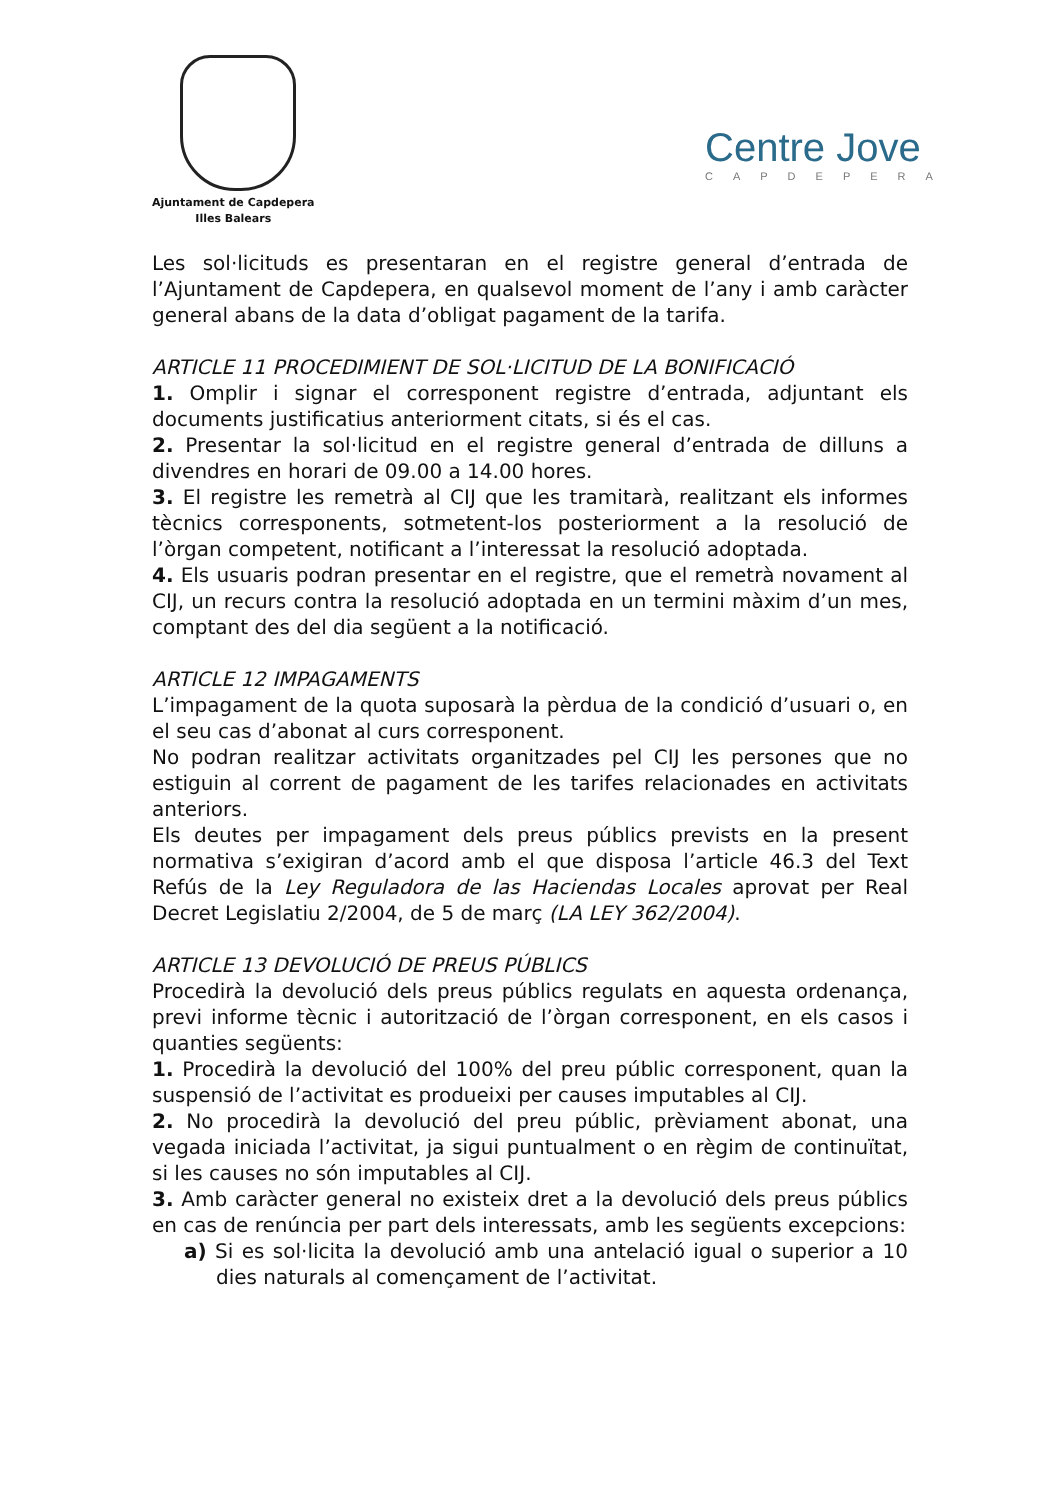Ajuntament de Capdepera
Illes Balears
Centre Jove
CAPDEPERA
Les sol·licituds es presentaran en el registre general d’entrada de l’Ajuntament de Capdepera, en qualsevol moment de l’any i amb caràcter general abans de la data d’obligat pagament de la tarifa.
ARTICLE 11 PROCEDIMIENT DE SOL·LICITUD DE LA BONIFICACIÓ
1. Omplir i signar el corresponent registre d’entrada, adjuntant els documents justificatius anteriorment citats, si és el cas.
2. Presentar la sol·licitud en el registre general d’entrada de dilluns a divendres en horari de 09.00 a 14.00 hores.
3. El registre les remetrà al CIJ que les tramitarà, realitzant els informes tècnics corresponents, sotmetent-los posteriorment a la resolució de l’òrgan competent, notificant a l’interessat la resolució adoptada.
4. Els usuaris podran presentar en el registre, que el remetrà novament al CIJ, un recurs contra la resolució adoptada en un termini màxim d’un mes, comptant des del dia següent a la notificació.
ARTICLE 12 IMPAGAMENTS
L’impagament de la quota suposarà la pèrdua de la condició d’usuari o, en el seu cas d’abonat al curs corresponent.
No podran realitzar activitats organitzades pel CIJ les persones que no estiguin al corrent de pagament de les tarifes relacionades en activitats anteriors.
Els deutes per impagament dels preus públics prevists en la present normativa s’exigiran d’acord amb el que disposa l’article 46.3 del Text Refús de la Ley Reguladora de las Haciendas Locales aprovat per Real Decret Legislatiu 2/2004, de 5 de març (LA LEY 362/2004).
ARTICLE 13 DEVOLUCIÓ DE PREUS PÚBLICS
Procedirà la devolució dels preus públics regulats en aquesta ordenança, previ informe tècnic i autorització de l’òrgan corresponent, en els casos i quanties següents:
1. Procedirà la devolució del 100% del preu públic corresponent, quan la suspensió de l’activitat es produeixi per causes imputables al CIJ.
2. No procedirà la devolució del preu públic, prèviament abonat, una vegada iniciada l’activitat, ja sigui puntualment o en règim de continuïtat, si les causes no són imputables al CIJ.
3. Amb caràcter general no existeix dret a la devolució dels preus públics en cas de renúncia per part dels interessats, amb les següents excepcions:
a) Si es sol·licita la devolució amb una antelació igual o superior a 10 dies naturals al començament de l’activitat.